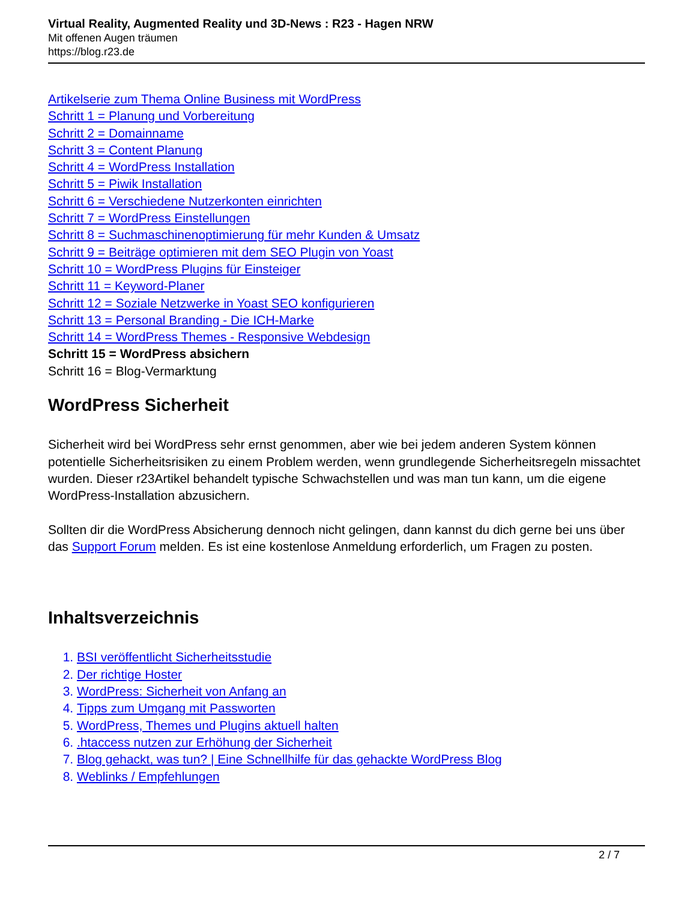Virtual Reality, Augmented Reality und 3D-News : R23 - Hagen NRW
Mit offenen Augen träumen
https://blog.r23.de
Artikelserie zum Thema Online Business mit WordPress
Schritt 1 = Planung und Vorbereitung
Schritt 2 = Domainname
Schritt 3 = Content Planung
Schritt 4 = WordPress Installation
Schritt 5 = Piwik Installation
Schritt 6 = Verschiedene Nutzerkonten einrichten
Schritt 7 = WordPress Einstellungen
Schritt 8 = Suchmaschinenoptimierung für mehr Kunden & Umsatz
Schritt 9 = Beiträge optimieren mit dem SEO Plugin von Yoast
Schritt 10 = WordPress Plugins für Einsteiger
Schritt 11 = Keyword-Planer
Schritt 12 = Soziale Netzwerke in Yoast SEO konfigurieren
Schritt 13 = Personal Branding - Die ICH-Marke
Schritt 14 = WordPress Themes - Responsive Webdesign
Schritt 15 = WordPress absichern
Schritt 16 = Blog-Vermarktung
WordPress Sicherheit
Sicherheit wird bei WordPress sehr ernst genommen, aber wie bei jedem anderen System können potentielle Sicherheitsrisiken zu einem Problem werden, wenn grundlegende Sicherheitsregeln missachtet wurden. Dieser r23Artikel behandelt typische Schwachstellen und was man tun kann, um die eigene WordPress-Installation abzusichern.
Sollten dir die WordPress Absicherung dennoch nicht gelingen, dann kannst du dich gerne bei uns über das Support Forum melden. Es ist eine kostenlose Anmeldung erforderlich, um Fragen zu posten.
Inhaltsverzeichnis
1. BSI veröffentlicht Sicherheitsstudie
2. Der richtige Hoster
3. WordPress: Sicherheit von Anfang an
4. Tipps zum Umgang mit Passworten
5. WordPress, Themes und Plugins aktuell halten
6. .htaccess nutzen zur Erhöhung der Sicherheit
7. Blog gehackt, was tun? | Eine Schnellhilfe für das gehackte WordPress Blog
8. Weblinks / Empfehlungen
2 / 7